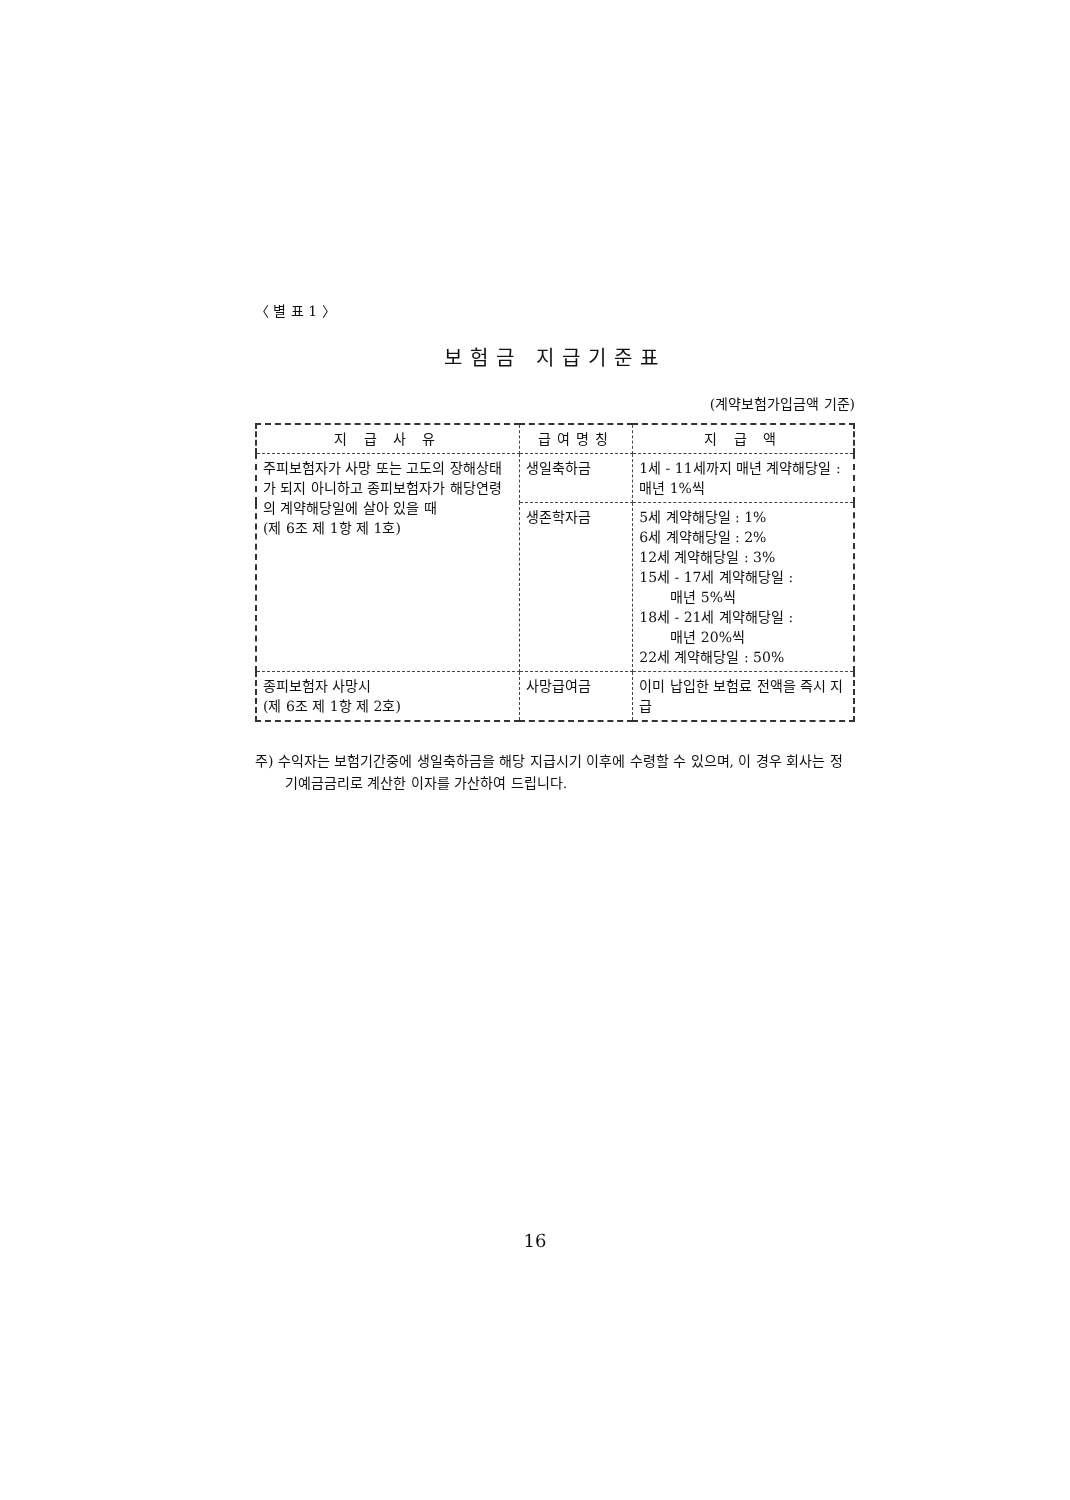〈 별 표 1 〉
보험금 지급기준표
(계약보험가입금액 기준)
| 지 급 사 유 | 급여명칭 | 지 급 액 |
| --- | --- | --- |
| 주피보험자가 사망 또는 고도의 장해상태가 되지 아니하고 종피보험자가 해당연령의 계약해당일에 살아 있을 때 (제 6조 제 1항 제 1호) | 생일축하금 | 1세 - 11세까지 매년 계약해당일 : 매년 1%씩 |
| | 생존학자금 | 5세 계약해당일 : 1% 6세 계약해당일 : 2% 12세 계약해당일 : 3% 15세 - 17세 계약해당일 : 매년 5%씩 18세 - 21세 계약해당일 : 매년 20%씩 22세 계약해당일 : 50% |
| 종피보험자 사망시 (제 6조 제 1항 제 2호) | 사망급여금 | 이미 납입한 보험료 전액을 즉시 지급 |
주) 수익자는 보험기간중에 생일축하금을 해당 지급시기 이후에 수령할 수 있으며, 이 경우 회사는 정기예금금리로 계산한 이자를 가산하여 드립니다.
16